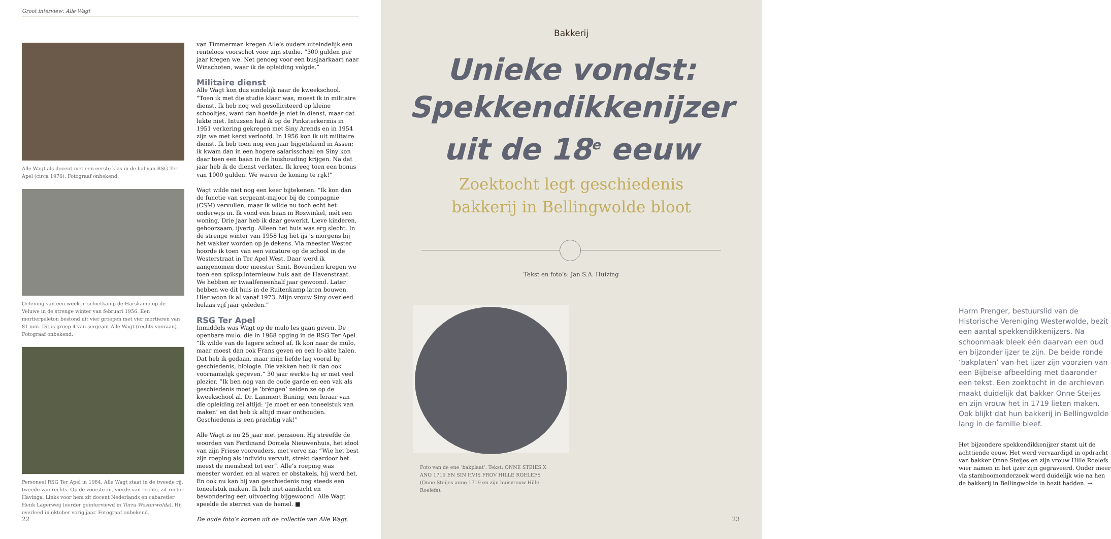Groot interview: Alle Wagt
Alle Wagt als docent met een eerste klas in de hal van RSG Ter Apel (circa 1976). Fotograaf onbekend.
Oefening van een week in schietkamp de Harskamp op de Veluwe in de strenge winter van februari 1956. Een mortierpeleton bestond uit vier groepen met vier mortieren van 81 mm. Dit is groep 4 van sergeant Alle Wagt (rechts vooraan). Fotograaf onbekend.
Personeel RSG Ter Apel in 1984. Alle Wagt staat in de tweede rij, tweede van rechts. Op de voorste rij, vierde van rechts, zit rector Havinga. Links voor hem zit docent Nederlands en cabaretier Henk Lagerweij (eerder geïnterviewd in Terra Westerwolda). Hij overleed in oktober vorig jaar. Fotograaf onbekend.
van Timmerman kregen Alle’s ouders uiteindelijk een renteloos voorschot voor zijn studie. “300 gulden per jaar kregen we. Net genoeg voor een busjaarkaart naar Winschoten, waar ik de opleiding volgde.”
Militaire dienst
Alle Wagt kon dus eindelijk naar de kweekschool. “Toen ik met die studie klaar was, moest ik in militaire dienst. Ik heb nog wel gesolliciteerd op kleine schooltjes, want dan hoefde je niet in dienst, maar dat lukte niet. Intussen had ik op de Pinksterkermis in 1951 verkering gekregen met Siny Arends en in 1954 zijn we met kerst verloofd. In 1956 kon ik uit militaire dienst. Ik heb toen nog een jaar bijgetekend in Assen; ik kwam dan in een hogere salarisschaal en Siny kon daar toen een baan in de huishouding krijgen. Na dat jaar heb ik de dienst verlaten. Ik kreeg toen een bonus van 1000 gulden. We waren de koning te rijk!”
Wagt wilde niet nog een keer bijtekenen. “Ik kon dan de functie van sergeant-majoor bij de compagnie (CSM) vervullen, maar ik wilde nu toch echt het onderwijs in. Ik vond een baan in Roswinkel, mét een woning. Drie jaar heb ik daar gewerkt. Lieve kinderen, gehoorzaam, ijverig. Alleen het huis was erg slecht. In de strenge winter van 1958 lag het ijs ’s morgens bij het wakker worden op je dekens. Via meester Wester hoorde ik toen van een vacature op de school in de Westerstraat in Ter Apel West. Daar werd ik aangenomen door meester Smit. Bovendien kregen we toen een spiksplinternieuw huis aan de Havenstraat. We hebben er twaalfeneenhalf jaar gewoond. Later hebben we dit huis in de Ruitenkamp laten bouwen. Hier woon ik al vanaf 1973. Mijn vrouw Siny overleed helaas vijf jaar geleden.”
RSG Ter Apel
Inmiddels was Wagt op de mulo les gaan geven. De openbare mulo, die in 1968 opging in de RSG Ter Apel. “Ik wilde van de lagere school af. Ik kon naar de mulo, maar moest dan ook Frans geven en een lo-akte halen. Dat heb ik gedaan, maar mijn liefde lag vooral bij geschiedenis, biologie. Die vakken heb ik dan ook voornamelijk gegeven.” 30 jaar werkte hij er met veel plezier. “Ik ben nog van de oude garde en een vak als geschiedenis moet je ‘bréngen’ zeiden ze op de kweekschool al. Dr. Lammert Buning, een leraar van die opleiding zei altijd: ‘Je moet er een toneelstuk van maken’ en dat heb ik altijd maar onthouden. Geschiedenis is een prachtig vak!”
Alle Wagt is nu 25 jaar met pensioen. Hij streefde de woorden van Ferdinand Domela Nieuwenhuis, het idool van zijn Friese voorouders, met verve na: “Wie het best zijn roeping als individu vervult, strekt daardoor het meest de mensheid tot eer”. Alle’s roeping was meester worden en al waren er obstakels, hij werd het. En ook nu kan hij van geschiedenis nog steeds een toneelstuk maken. Ik heb met aandacht en bewondering een uitvoering bijgewoond. Alle Wagt speelde de sterren van de hemel. ■
De oude foto’s komen uit de collectie van Alle Wagt.
22
Bakkerij
Unieke vondst:
Spekkendikkenijzer
uit de 18<sup>e</sup> eeuw
Zoektocht legt geschiedenis
bakkerij in Bellingwolde bloot
Tekst en foto’s: Jan S.A. Huizing
Foto van de ene ‘bakplaat’. Tekst: ONNE STEIES X ANO 1719 EN SIN HVIS FROV HILLE ROELEFS (Onne Steijes anno 1719 en zijn huisvrouw Hille Roelefs).
Harm Prenger, bestuurslid van de Historische Vereniging Westerwolde, bezit een aantal spekkendikkenijzers. Na schoonmaak bleek één daarvan een oud en bijzonder ijzer te zijn. De beide ronde ‘bakplaten’ van het ijzer zijn voorzien van een Bijbelse afbeelding met daaronder een tekst. Een zoektocht in de archieven maakt duidelijk dat bakker Onne Steijes en zijn vrouw het in 1719 lieten maken. Ook blijkt dat hun bakkerij in Bellingwolde lang in de familie bleef.
Het bijzondere spekkendikkenijzer stamt uit de achttiende eeuw. Het werd vervaardigd in opdracht van bakker Onne Steijes en zijn vrouw Hille Roelefs wier namen in het ijzer zijn gegraveerd. Onder meer via stamboomonderzoek werd duidelijk wie na hen de bakkerij in Bellingwolde in bezit hadden. →
23